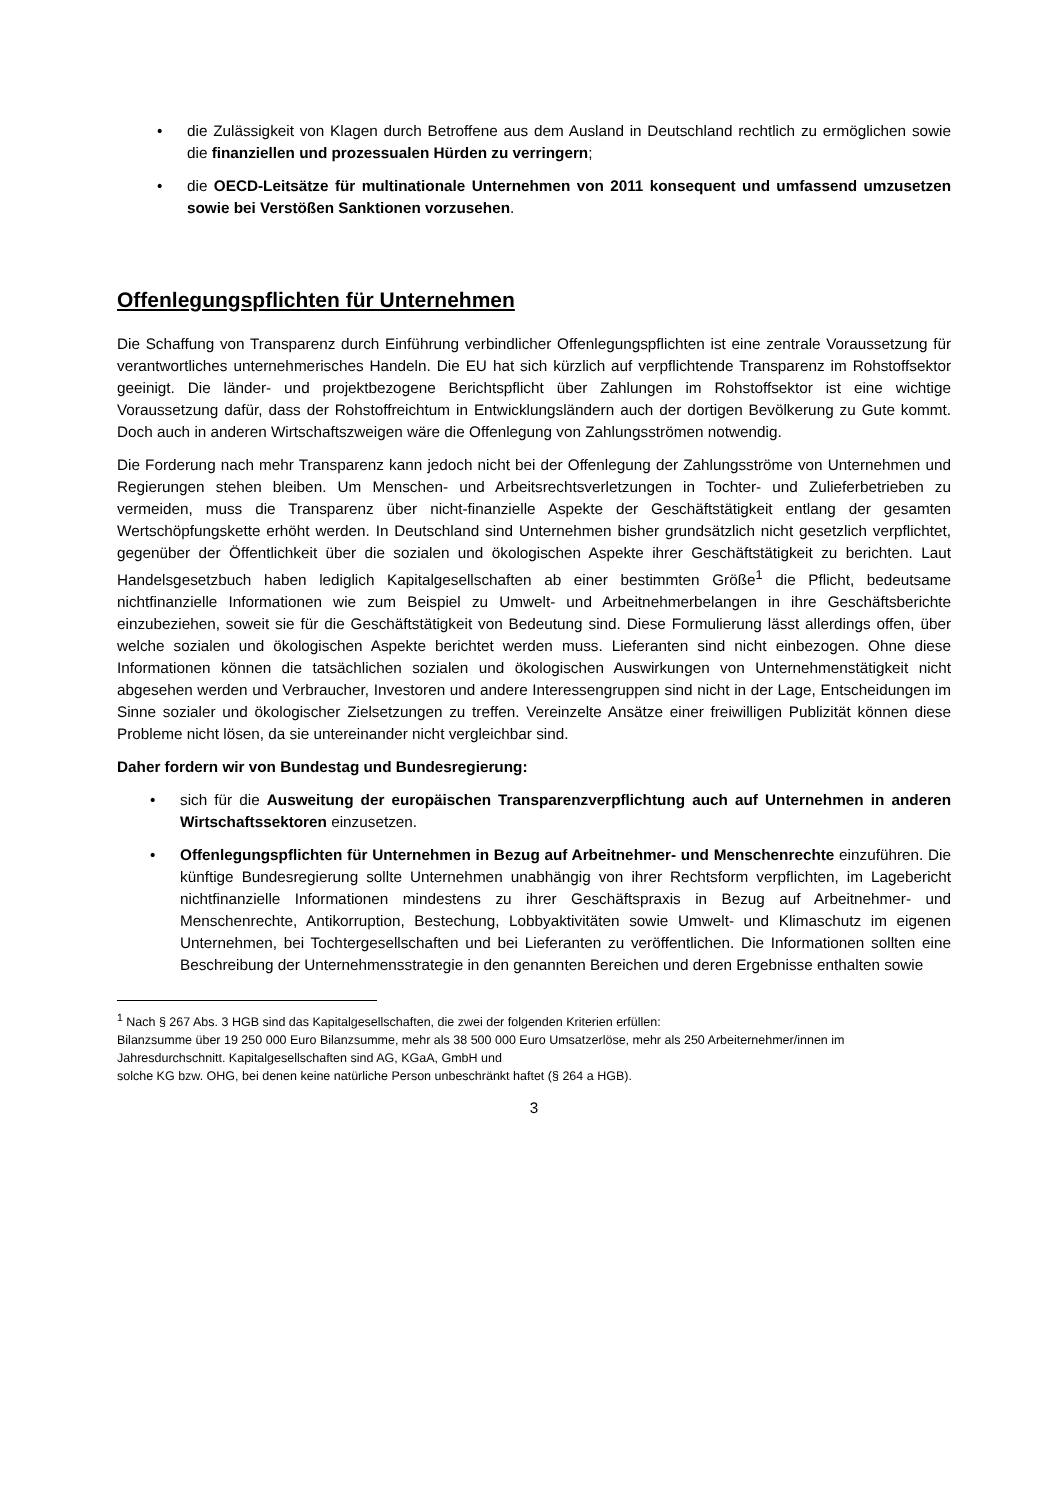• die Zulässigkeit von Klagen durch Betroffene aus dem Ausland in Deutschland rechtlich zu ermöglichen sowie die finanziellen und prozessualen Hürden zu verringern;
• die OECD-Leitsätze für multinationale Unternehmen von 2011 konsequent und umfassend umzusetzen sowie bei Verstößen Sanktionen vorzusehen.
Offenlegungspflichten für Unternehmen
Die Schaffung von Transparenz durch Einführung verbindlicher Offenlegungspflichten ist eine zentrale Voraussetzung für verantwortliches unternehmerisches Handeln. Die EU hat sich kürzlich auf verpflichtende Transparenz im Rohstoffsektor geeinigt. Die länder- und projektbezogene Berichtspflicht über Zahlungen im Rohstoffsektor ist eine wichtige Voraussetzung dafür, dass der Rohstoffreichtum in Entwicklungsländern auch der dortigen Bevölkerung zu Gute kommt. Doch auch in anderen Wirtschaftszweigen wäre die Offenlegung von Zahlungsströmen notwendig.
Die Forderung nach mehr Transparenz kann jedoch nicht bei der Offenlegung der Zahlungsströme von Unternehmen und Regierungen stehen bleiben. Um Menschen- und Arbeitsrechtsverletzungen in Tochter- und Zulieferbetrieben zu vermeiden, muss die Transparenz über nicht-finanzielle Aspekte der Geschäftstätigkeit entlang der gesamten Wertschöpfungskette erhöht werden. In Deutschland sind Unternehmen bisher grundsätzlich nicht gesetzlich verpflichtet, gegenüber der Öffentlichkeit über die sozialen und ökologischen Aspekte ihrer Geschäftstätigkeit zu berichten. Laut Handelsgesetzbuch haben lediglich Kapitalgesellschaften ab einer bestimmten Größe<sup>1</sup> die Pflicht, bedeutsame nichtfinanzielle Informationen wie zum Beispiel zu Umwelt- und Arbeitnehmerbelangen in ihre Geschäftsberichte einzubeziehen, soweit sie für die Geschäftstätigkeit von Bedeutung sind. Diese Formulierung lässt allerdings offen, über welche sozialen und ökologischen Aspekte berichtet werden muss. Lieferanten sind nicht einbezogen. Ohne diese Informationen können die tatsächlichen sozialen und ökologischen Auswirkungen von Unternehmenstätigkeit nicht abgesehen werden und Verbraucher, Investoren und andere Interessengruppen sind nicht in der Lage, Entscheidungen im Sinne sozialer und ökologischer Zielsetzungen zu treffen. Vereinzelte Ansätze einer freiwilligen Publizität können diese Probleme nicht lösen, da sie untereinander nicht vergleichbar sind.
Daher fordern wir von Bundestag und Bundesregierung:
• sich für die Ausweitung der europäischen Transparenzverpflichtung auch auf Unternehmen in anderen Wirtschaftssektoren einzusetzen.
• Offenlegungspflichten für Unternehmen in Bezug auf Arbeitnehmer- und Menschenrechte einzuführen. Die künftige Bundesregierung sollte Unternehmen unabhängig von ihrer Rechtsform verpflichten, im Lagebericht nichtfinanzielle Informationen mindestens zu ihrer Geschäftspraxis in Bezug auf Arbeitnehmer- und Menschenrechte, Antikorruption, Bestechung, Lobbyaktivitäten sowie Umwelt- und Klimaschutz im eigenen Unternehmen, bei Tochtergesellschaften und bei Lieferanten zu veröffentlichen. Die Informationen sollten eine Beschreibung der Unternehmensstrategie in den genannten Bereichen und deren Ergebnisse enthalten sowie
<sup>1</sup> Nach § 267 Abs. 3 HGB sind das Kapitalgesellschaften, die zwei der folgenden Kriterien erfüllen:
Bilanzsumme über 19 250 000 Euro Bilanzsumme, mehr als 38 500 000 Euro Umsatzerlöse, mehr als 250 Arbeiternehmer/innen im Jahresdurchschnitt. Kapitalgesellschaften sind AG, KGaA, GmbH und
solche KG bzw. OHG, bei denen keine natürliche Person unbeschränkt haftet (§ 264 a HGB).
3